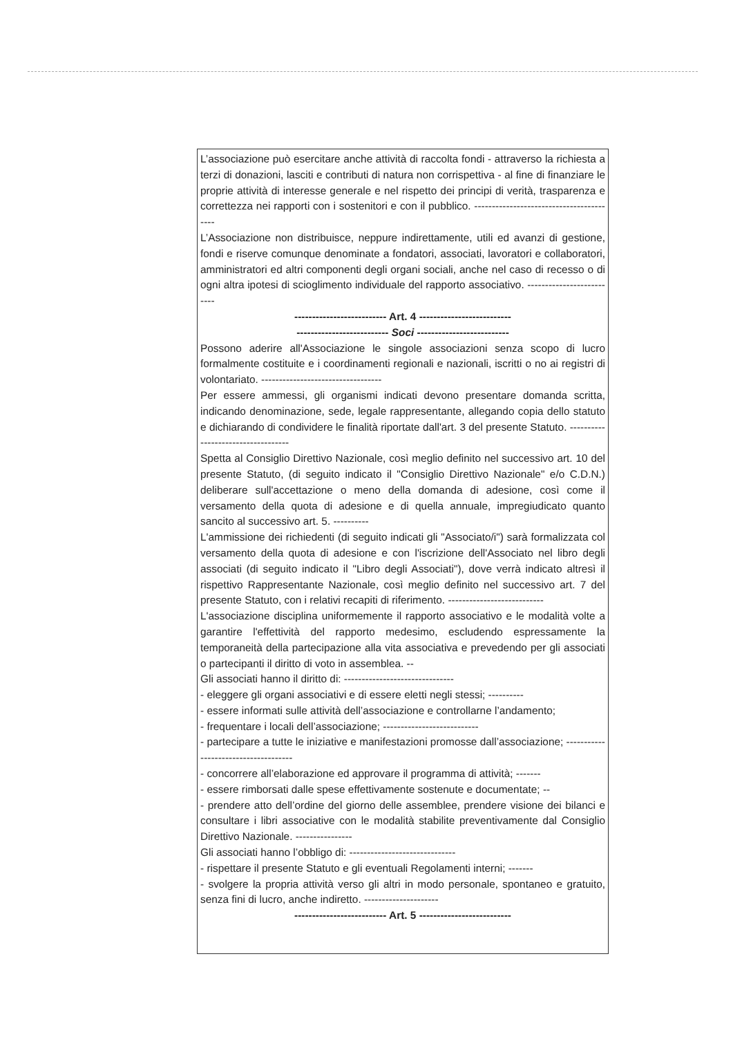L’associazione può esercitare anche attività di raccolta fondi - attraverso la richiesta a terzi di donazioni, lasciti e contributi di natura non corrispettiva - al fine di finanziare le proprie attività di interesse generale e nel rispetto dei principi di verità, trasparenza e correttezza nei rapporti con i sostenitori e con il pubblico. -----------------------------------------
L’Associazione non distribuisce, neppure indirettamente, utili ed avanzi di gestione, fondi e riserve comunque denominate a fondatori, associati, lavoratori e collaboratori, amministratori ed altri componenti degli organi sociali, anche nel caso di recesso o di ogni altra ipotesi di scioglimento individuale del rapporto associativo. --------------------------
-------------------------- Art. 4 --------------------------
-------------------------- Soci --------------------------
Possono aderire all'Associazione le singole associazioni senza scopo di lucro formalmente costituite e i coordinamenti regionali e nazionali, iscritti o no ai registri di volontariato. ----------------------------------
Per essere ammessi, gli organismi indicati devono presentare domanda scritta, indicando denominazione, sede, legale rappresentante, allegando copia dello statuto e dichiarando di condividere le finalità riportate dall'art. 3 del presente Statuto. -----------------------------------
Spetta al Consiglio Direttivo Nazionale, così meglio definito nel successivo art. 10 del presente Statuto, (di seguito indicato il "Consiglio Direttivo Nazionale" e/o C.D.N.) deliberare sull'accettazione o meno della domanda di adesione, così come il versamento della quota di adesione e di quella annuale, impregiudicato quanto sancito al successivo art. 5. ----------
L'ammissione dei richiedenti (di seguito indicati gli "Associato/i") sarà formalizzata col versamento della quota di adesione e con l'iscrizione dell'Associato nel libro degli associati (di seguito indicato il "Libro degli Associati"), dove verrà indicato altresì il rispettivo Rappresentante Nazionale, così meglio definito nel successivo art. 7 del presente Statuto, con i relativi recapiti di riferimento. ---------------------------
L'associazione disciplina uniformemente il rapporto associativo e le modalità volte a garantire l'effettività del rapporto medesimo, escludendo espressamente la temporaneità della partecipazione alla vita associativa e prevedendo per gli associati o partecipanti il diritto di voto in assemblea. --
Gli associati hanno il diritto di: -------------------------------
- eleggere gli organi associativi e di essere eletti negli stessi; ----------
- essere informati sulle attività dell’associazione e controllarne l’andamento;
- frequentare i locali dell’associazione; ---------------------------
- partecipare a tutte le iniziative e manifestazioni promosse dall’associazione; -------------------------------------
- concorrere all’elaborazione ed approvare il programma di attività; -------
- essere rimborsati dalle spese effettivamente sostenute e documentate; --
- prendere atto dell’ordine del giorno delle assemblee, prendere visione dei bilanci e consultare i libri associative con le modalità stabilite preventivamente dal Consiglio Direttivo Nazionale. ----------------
Gli associati hanno l’obbligo di: ------------------------------
- rispettare il presente Statuto e gli eventuali Regolamenti interni; -------
- svolgere la propria attività verso gli altri in modo personale, spontaneo e gratuito, senza fini di lucro, anche indiretto. ---------------------
-------------------------- Art. 5 --------------------------